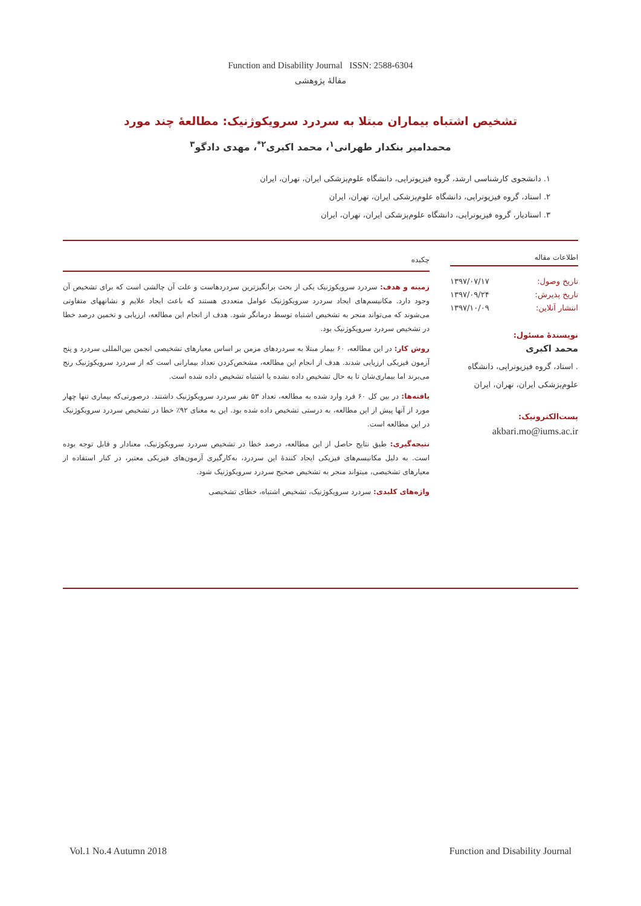Function and Disability Journal ISSN: 2588-6304
مقالهٔ پژوهشی
تشخیص اشتباه بیماران مبتلا به سردرد سرویکوژنیک: مطالعهٔ چند مورد
محمدامیر بنکدار طهرانی<sup>۱</sup>، محمد اکبری<sup>۲*</sup>، مهدی دادگو<sup>۳</sup>
۱. دانشجوی کارشناسی ارشد، گروه فیزیوتراپی، دانشگاه علوم‌پزشکی ایران، تهران، ایران
۲. استاد، گروه فیزیوتراپی، دانشگاه علوم‌پزشکی ایران، تهران، ایران
۳. استادیار، گروه فیزیوتراپی، دانشگاه علوم‌پزشکی ایران، تهران، ایران
اطلاعات مقاله
تاریخ وصول: ۱۳۹۷/۰۷/۱۷
تاریخ پذیرش: ۱۳۹۷/۰۹/۲۴
انتشار آنلاین: ۱۳۹۷/۱۰/۰۹
نویسندهٔ مسئول:
محمد اکبری
. استاد، گروه فیزیوتراپی، دانشگاه علوم‌پزشکی ایران، تهران، ایران
پست‌الکترونیک:
akbari.mo@iums.ac.ir
چکیده
زمینه و هدف: سردرد سرویکوژنیک یکی از بحث برانگیزترین سردردهاست و علت آن چالشی است که برای تشخیص آن وجود دارد. مکانیسم‌های ایجاد سردرد سرویکوژنیک عوامل متعددی هستند که باعث ایجاد علایم و نشانههای متفاوتی می‌شوند که می‌تواند منجر به تشخیص اشتباه توسط درمانگر شود. هدف از انجام این مطالعه، ارزیابی و تخمین درصد خطا در تشخیص سردرد سرویکوژنیک بود.
روش کار: در این مطالعه، ۶۰ بیمار مبتلا به سردردهای مزمن بر اساس معیارهای تشخیصی انجمن بین‌المللی سردرد و پنج آزمون فیزیکی ارزیابی شدند. هدف از انجام این مطالعه، مشخص‌کردن تعداد بیمارانی است که از سردرد سرویکوژنیک رنج می‌برند اما بیماری‌شان تا به حال تشخیص داده نشده یا اشتباه تشخیص داده شده است.
یافته‌ها: در بین کل ۶۰ فرد وارد شده به مطالعه، تعداد ۵۳ نفر سردرد سرویکوژنیک داشتند. درصورتی‌که بیماری تنها چهار مورد از آنها پیش از این مطالعه، به درستی تشخیص داده شده بود. این به معنای ۹۲٪ خطا در تشخیص سردرد سرویکوژنیک در این مطالعه است.
نتیجه‌گیری: طبق نتایج حاصل از این مطالعه، درصد خطا در تشخیص سردرد سرویکوژنیک، معنادار و قابل توجه بوده است. به دلیل مکانیسم‌های فیزیکی ایجاد کنندهٔ این سردرد، به‌کارگیری آزمون‌های فیزیکی معتبر، در کنار استفاده از معیارهای تشخیصی، میتواند منجر به تشخیص صحیح سردرد سرویکوژنیک شود.
واژه‌های کلیدی: سردرد سرویکوژنیک، تشخیص اشتباه، خطای تشخیصی
Vol.1 No.4 Autumn 2018 Function and Disability Journal